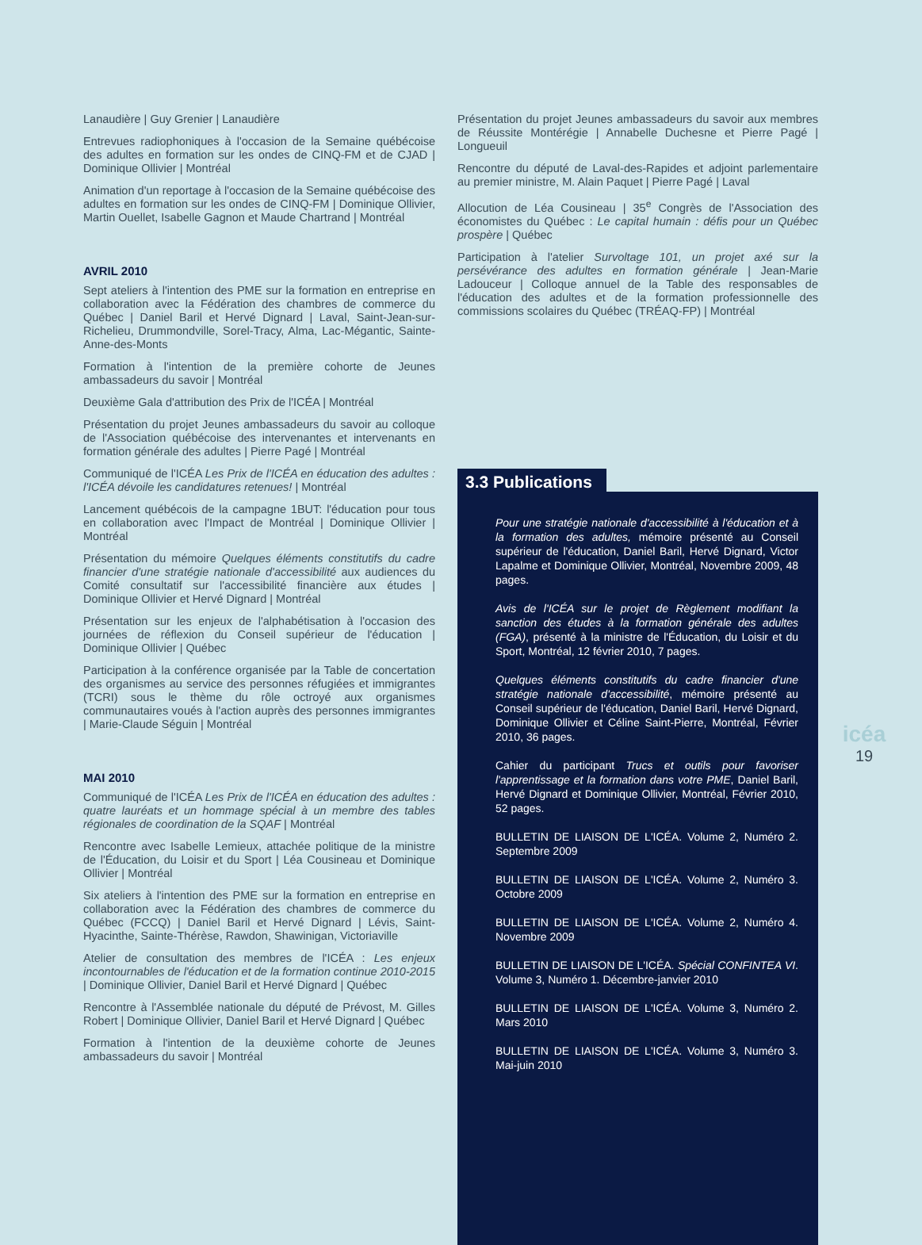Lanaudière | Guy Grenier | Lanaudière
Entrevues radiophoniques à l'occasion de la Semaine québécoise des adultes en formation sur les ondes de CINQ-FM et de CJAD | Dominique Ollivier | Montréal
Animation d'un reportage à l'occasion de la Semaine québécoise des adultes en formation sur les ondes de CINQ-FM | Dominique Ollivier, Martin Ouellet, Isabelle Gagnon et Maude Chartrand | Montréal
AVRIL 2010
Sept ateliers à l'intention des PME sur la formation en entreprise en collaboration avec la Fédération des chambres de commerce du Québec | Daniel Baril et Hervé Dignard | Laval, Saint-Jean-sur-Richelieu, Drummondville, Sorel-Tracy, Alma, Lac-Mégantic, Sainte-Anne-des-Monts
Formation à l'intention de la première cohorte de Jeunes ambassadeurs du savoir | Montréal
Deuxième Gala d'attribution des Prix de l'ICÉA | Montréal
Présentation du projet Jeunes ambassadeurs du savoir au colloque de l'Association québécoise des intervenantes et intervenants en formation générale des adultes | Pierre Pagé | Montréal
Communiqué de l'ICÉA Les Prix de l'ICÉA en éducation des adultes : l'ICÉA dévoile les candidatures retenues! | Montréal
Lancement québécois de la campagne 1BUT: l'éducation pour tous en collaboration avec l'Impact de Montréal | Dominique Ollivier | Montréal
Présentation du mémoire Quelques éléments constitutifs du cadre financier d'une stratégie nationale d'accessibilité aux audiences du Comité consultatif sur l'accessibilité financière aux études | Dominique Ollivier et Hervé Dignard | Montréal
Présentation sur les enjeux de l'alphabétisation à l'occasion des journées de réflexion du Conseil supérieur de l'éducation | Dominique Ollivier | Québec
Participation à la conférence organisée par la Table de concertation des organismes au service des personnes réfugiées et immigrantes (TCRI) sous le thème du rôle octroyé aux organismes communautaires voués à l'action auprès des personnes immigrantes | Marie-Claude Séguin | Montréal
MAI 2010
Communiqué de l'ICÉA Les Prix de l'ICÉA en éducation des adultes : quatre lauréats et un hommage spécial à un membre des tables régionales de coordination de la SQAF | Montréal
Rencontre avec Isabelle Lemieux, attachée politique de la ministre de l'Éducation, du Loisir et du Sport | Léa Cousineau et Dominique Ollivier | Montréal
Six ateliers à l'intention des PME sur la formation en entreprise en collaboration avec la Fédération des chambres de commerce du Québec (FCCQ) | Daniel Baril et Hervé Dignard | Lévis, Saint-Hyacinthe, Sainte-Thérèse, Rawdon, Shawinigan, Victoriaville
Atelier de consultation des membres de l'ICÉA : Les enjeux incontournables de l'éducation et de la formation continue 2010-2015 | Dominique Ollivier, Daniel Baril et Hervé Dignard | Québec
Rencontre à l'Assemblée nationale du député de Prévost, M. Gilles Robert | Dominique Ollivier, Daniel Baril et Hervé Dignard | Québec
Formation à l'intention de la deuxième cohorte de Jeunes ambassadeurs du savoir | Montréal
Présentation du projet Jeunes ambassadeurs du savoir aux membres de Réussite Montérégie | Annabelle Duchesne et Pierre Pagé | Longueuil
Rencontre du député de Laval-des-Rapides et adjoint parlementaire au premier ministre, M. Alain Paquet | Pierre Pagé | Laval
Allocution de Léa Cousineau | 35<sup>e</sup> Congrès de l'Association des économistes du Québec : Le capital humain : défis pour un Québec prospère | Québec
Participation à l'atelier Survoltage 101, un projet axé sur la persévérance des adultes en formation générale | Jean-Marie Ladouceur | Colloque annuel de la Table des responsables de l'éducation des adultes et de la formation professionnelle des commissions scolaires du Québec (TRÉAQ-FP) | Montréal
3.3 Publications
Pour une stratégie nationale d'accessibilité à l'éducation et à la formation des adultes, mémoire présenté au Conseil supérieur de l'éducation, Daniel Baril, Hervé Dignard, Victor Lapalme et Dominique Ollivier, Montréal, Novembre 2009, 48 pages.
Avis de l'ICÉA sur le projet de Règlement modifiant la sanction des études à la formation générale des adultes (FGA), présenté à la ministre de l'Éducation, du Loisir et du Sport, Montréal, 12 février 2010, 7 pages.
Quelques éléments constitutifs du cadre financier d'une stratégie nationale d'accessibilité, mémoire présenté au Conseil supérieur de l'éducation, Daniel Baril, Hervé Dignard, Dominique Ollivier et Céline Saint-Pierre, Montréal, Février 2010, 36 pages.
Cahier du participant Trucs et outils pour favoriser l'apprentissage et la formation dans votre PME, Daniel Baril, Hervé Dignard et Dominique Ollivier, Montréal, Février 2010, 52 pages.
BULLETIN DE LIAISON DE L'ICÉA. Volume 2, Numéro 2. Septembre 2009
BULLETIN DE LIAISON DE L'ICÉA. Volume 2, Numéro 3. Octobre 2009
BULLETIN DE LIAISON DE L'ICÉA. Volume 2, Numéro 4. Novembre 2009
BULLETIN DE LIAISON DE L'ICÉA. Spécial CONFINTEA VI. Volume 3, Numéro 1. Décembre-janvier 2010
BULLETIN DE LIAISON DE L'ICÉA. Volume 3, Numéro 2. Mars 2010
BULLETIN DE LIAISON DE L'ICÉA. Volume 3, Numéro 3. Mai-juin 2010
icéa
19